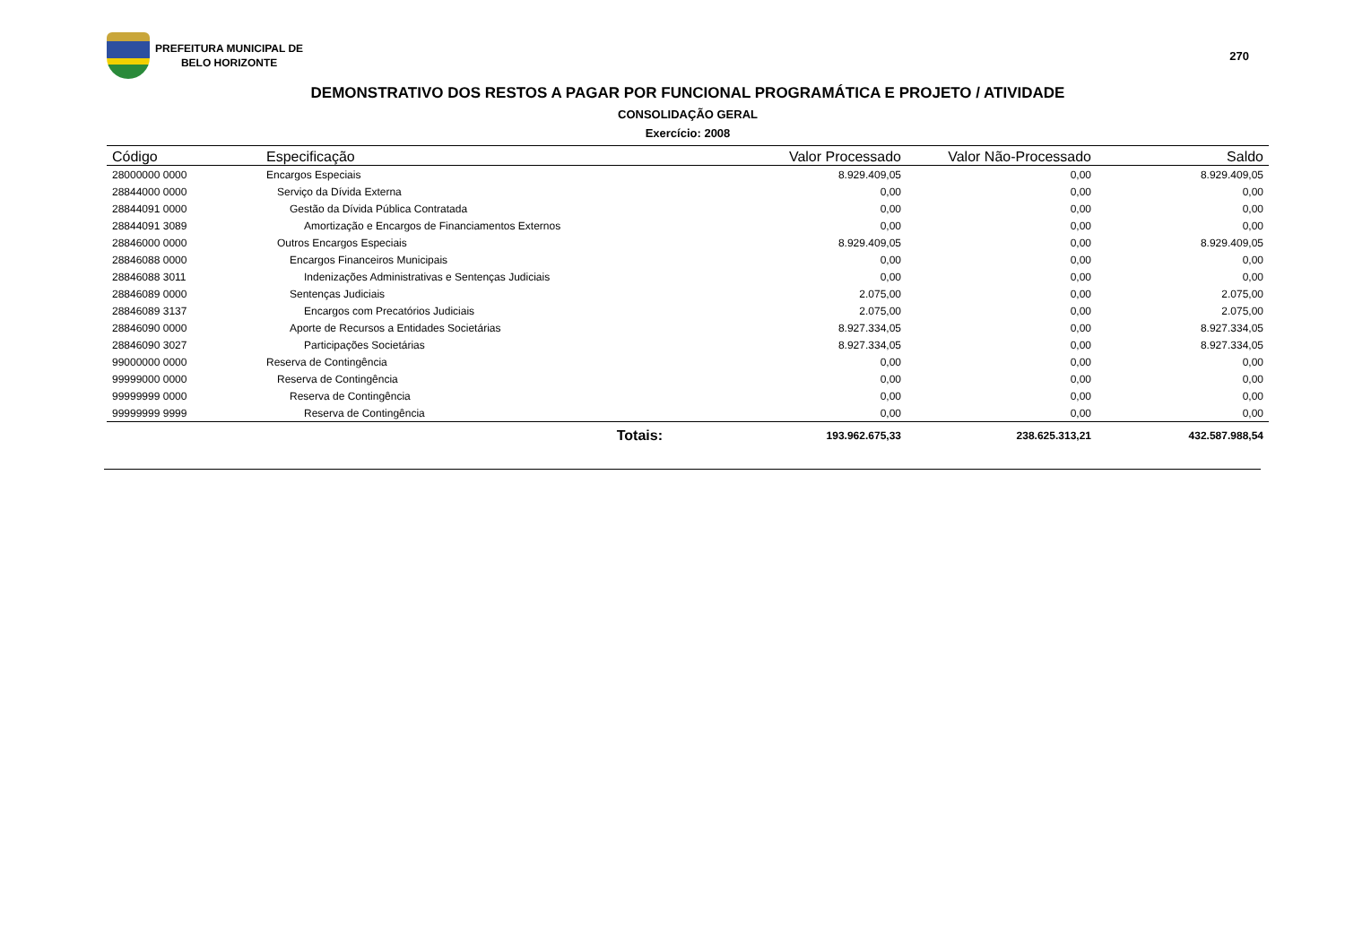PREFEITURA MUNICIPAL DE
BELO HORIZONTE
270
DEMONSTRATIVO DOS RESTOS A PAGAR POR FUNCIONAL PROGRAMÁTICA E PROJETO / ATIVIDADE
CONSOLIDAÇÃO GERAL
Exercício: 2008
| Código | Especificação | Valor Processado | Valor Não-Processado | Saldo |
| --- | --- | --- | --- | --- |
| 28000000 0000 | Encargos Especiais | 8.929.409,05 | 0,00 | 8.929.409,05 |
| 28844000 0000 | Serviço da Dívida Externa | 0,00 | 0,00 | 0,00 |
| 28844091 0000 | Gestão da Dívida Pública Contratada | 0,00 | 0,00 | 0,00 |
| 28844091 3089 | Amortização e Encargos de Financiamentos Externos | 0,00 | 0,00 | 0,00 |
| 28846000 0000 | Outros Encargos Especiais | 8.929.409,05 | 0,00 | 8.929.409,05 |
| 28846088 0000 | Encargos Financeiros Municipais | 0,00 | 0,00 | 0,00 |
| 28846088 3011 | Indenizações Administrativas e Sentenças Judiciais | 0,00 | 0,00 | 0,00 |
| 28846089 0000 | Sentenças Judiciais | 2.075,00 | 0,00 | 2.075,00 |
| 28846089 3137 | Encargos com Precatórios Judiciais | 2.075,00 | 0,00 | 2.075,00 |
| 28846090 0000 | Aporte de Recursos a Entidades Societárias | 8.927.334,05 | 0,00 | 8.927.334,05 |
| 28846090 3027 | Participações Societárias | 8.927.334,05 | 0,00 | 8.927.334,05 |
| 99000000 0000 | Reserva de Contingência | 0,00 | 0,00 | 0,00 |
| 99999000 0000 | Reserva de Contingência | 0,00 | 0,00 | 0,00 |
| 99999999 0000 | Reserva de Contingência | 0,00 | 0,00 | 0,00 |
| 99999999 9999 | Reserva de Contingência | 0,00 | 0,00 | 0,00 |
| | Totais: | 193.962.675,33 | 238.625.313,21 | 432.587.988,54 |